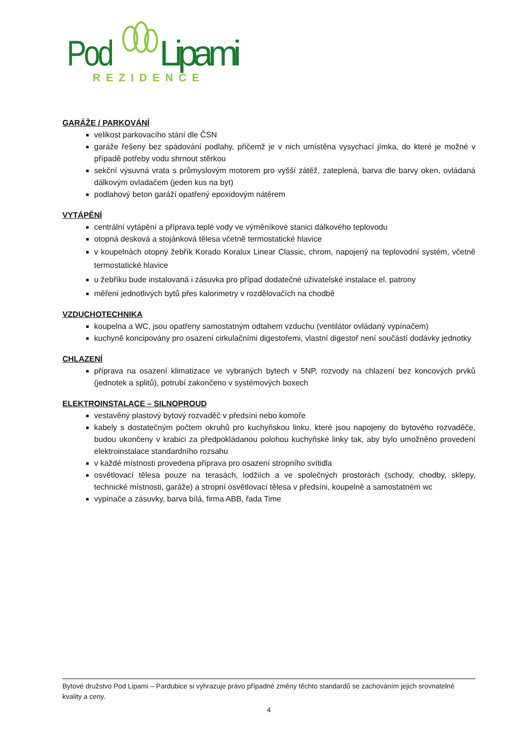Pod
Lipami
REZIDENCE
GARÁŽE / PARKOVÁNÍ
velikost parkovacího stání dle ČSN
garáže řešeny bez spádování podlahy, přičemž je v nich umístěna vysychací jímka, do které je možné v případě potřeby vodu shrnout stěrkou
sekční výsuvná vrata s průmyslovým motorem pro vyšší zátěž, zateplená, barva dle barvy oken, ovládaná dálkovým ovladačem (jeden kus na byt)
podlahový beton garáží opatřený epoxidovým nátěrem
VYTÁPĚNÍ
centrální vytápění a příprava teplé vody ve výměníkové stanici dálkového teplovodu
otopná desková a stojánková tělesa včetně termostatické hlavice
v koupelnách otopný žebřík Korado Koralux Linear Classic, chrom, napojený na teplovodní systém, včetně termostatické hlavice
u žebříku bude instalovaná i zásuvka pro případ dodatečné uživatelské instalace el. patrony
měření jednotlivých bytů přes kalorimetry v rozdělovačích na chodbě
VZDUCHOTECHNIKA
koupelna a WC, jsou opatřeny samostatným odtahem vzduchu (ventilátor ovládaný vypínačem)
kuchyně koncipovány pro osazení cirkulačními digestořemi, vlastní digestoř není součástí dodávky jednotky
CHLAZENÍ
příprava na osazení klimatizace ve vybraných bytech v 5NP, rozvody na chlazení bez koncových prvků (jednotek a splitů), potrubí zakončeno v systémových boxech
ELEKTROINSTALACE – SILNOPROUD
vestavěný plastový bytový rozvaděč v předsíni nebo komoře
kabely s dostatečným počtem okruhů pro kuchyňskou linku, které jsou napojeny do bytového rozvaděče, budou ukončeny v krabici za předpokládanou polohou kuchyňské linky tak, aby bylo umožněno provedení elektroinstalace standardního rozsahu
v každé místnosti provedena příprava pro osazení stropního svítidla
osvětlovací tělesa pouze na terasách, lodžiích a ve společných prostorách (schody, chodby, sklepy, technické místnosti, garáže) a stropní osvětlovací tělesa v předsíni, koupelně a samostatném wc
vypínače a zásuvky, barva bílá, firma ABB, řada Time
Bytové družstvo Pod Lipami – Pardubice si vyhrazuje právo případné změny těchto standardů se zachováním jejich srovnatelné kvality a ceny.
4